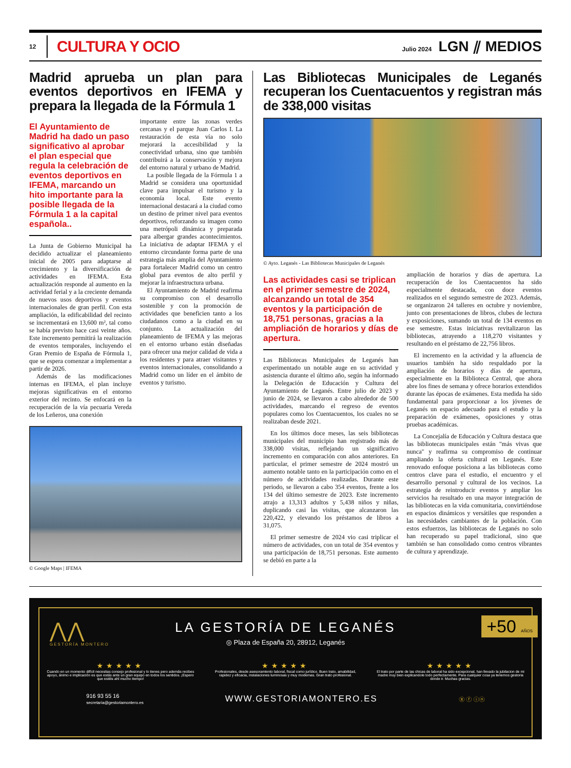12
CULTURA Y OCIO
Julio 2024 LGN ⫽ MEDIOS
Madrid aprueba un plan para eventos deportivos en IFEMA y prepara la llegada de la Fórmula 1
El Ayuntamiento de Madrid ha dado un paso significativo al aprobar el plan especial que regula la celebración de eventos deportivos en IFEMA, marcando un hito importante para la posible llegada de la Fórmula 1 a la capital española..
La Junta de Gobierno Municipal ha decidido actualizar el planeamiento inicial de 2005 para adaptarse al crecimiento y la diversificación de actividades en IFEMA. Esta actualización responde al aumento en la actividad ferial y a la creciente demanda de nuevos usos deportivos y eventos internacionales de gran perfil. Con esta ampliación, la edificabilidad del recinto se incrementará en 13,600 m², tal como se había previsto hace casi veinte años. Este incremento permitirá la realización de eventos temporales, incluyendo el Gran Premio de España de Fórmula 1, que se espera comenzar a implementar a partir de 2026.
Además de las modificaciones internas en IFEMA, el plan incluye mejoras significativas en el entorno exterior del recinto. Se enfocará en la recuperación de la vía pecuaria Vereda de los Leñeros, una conexión
importante entre las zonas verdes cercanas y el parque Juan Carlos I. La restauración de esta vía no solo mejorará la accesibilidad y la conectividad urbana, sino que también contribuirá a la conservación y mejora del entorno natural y urbano de Madrid.
La posible llegada de la Fórmula 1 a Madrid se considera una oportunidad clave para impulsar el turismo y la economía local. Este evento internacional destacará a la ciudad como un destino de primer nivel para eventos deportivos, reforzando su imagen como una metrópoli dinámica y preparada para albergar grandes acontecimientos. La iniciativa de adaptar IFEMA y el entorno circundante forma parte de una estrategia más amplia del Ayuntamiento para fortalecer Madrid como un centro global para eventos de alto perfil y mejorar la infraestructura urbana.
El Ayuntamiento de Madrid reafirma su compromiso con el desarrollo sostenible y con la promoción de actividades que beneficien tanto a los ciudadanos como a la ciudad en su conjunto. La actualización del planeamiento de IFEMA y las mejoras en el entorno urbano están diseñadas para ofrecer una mejor calidad de vida a los residentes y para atraer visitantes y eventos internacionales, consolidando a Madrid como un líder en el ámbito de eventos y turismo.
© Google Maps | IFEMA
Las Bibliotecas Municipales de Leganés recuperan los Cuentacuentos y registran más de 338,000 visitas
© Ayto. Leganés - Las Bibliotecas Municipales de Leganés
Las actividades casi se triplican en el primer semestre de 2024, alcanzando un total de 354 eventos y la participación de 18,751 personas, gracias a la ampliación de horarios y días de apertura.
Las Bibliotecas Municipales de Leganés han experimentado un notable auge en su actividad y asistencia durante el último año, según ha informado la Delegación de Educación y Cultura del Ayuntamiento de Leganés. Entre julio de 2023 y junio de 2024, se llevaron a cabo alrededor de 500 actividades, marcando el regreso de eventos populares como los Cuentacuentos, los cuales no se realizaban desde 2021.
En los últimos doce meses, las seis bibliotecas municipales del municipio han registrado más de 338,000 visitas, reflejando un significativo incremento en comparación con años anteriores. En particular, el primer semestre de 2024 mostró un aumento notable tanto en la participación como en el número de actividades realizadas. Durante este periodo, se llevaron a cabo 354 eventos, frente a los 134 del último semestre de 2023. Este incremento atrajo a 13,313 adultos y 5,438 niños y niñas, duplicando casi las visitas, que alcanzaron las 220,422, y elevando los préstamos de libros a 31,075.
El primer semestre de 2024 vio casi triplicar el número de actividades, con un total de 354 eventos y una participación de 18,751 personas. Este aumento se debió en parte a la
ampliación de horarios y días de apertura. La recuperación de los Cuentacuentos ha sido especialmente destacada, con doce eventos realizados en el segundo semestre de 2023. Además, se organizaron 24 talleres en octubre y noviembre, junto con presentaciones de libros, clubes de lectura y exposiciones, sumando un total de 134 eventos en ese semestre. Estas iniciativas revitalizaron las bibliotecas, atrayendo a 118,270 visitantes y resultando en el préstamo de 22,756 libros.
El incremento en la actividad y la afluencia de usuarios también ha sido respaldado por la ampliación de horarios y días de apertura, especialmente en la Biblioteca Central, que ahora abre los fines de semana y ofrece horarios extendidos durante las épocas de exámenes. Esta medida ha sido fundamental para proporcionar a los jóvenes de Leganés un espacio adecuado para el estudio y la preparación de exámenes, oposiciones y otras pruebas académicas.
La Concejalía de Educación y Cultura destaca que las bibliotecas municipales están "más vivas que nunca" y reafirma su compromiso de continuar ampliando la oferta cultural en Leganés. Este renovado enfoque posiciona a las bibliotecas como centros clave para el estudio, el encuentro y el desarrollo personal y cultural de los vecinos. La estrategia de reintroducir eventos y ampliar los servicios ha resultado en una mayor integración de las bibliotecas en la vida comunitaria, convirtiéndose en espacios dinámicos y versátiles que responden a las necesidades cambiantes de la población. Con estos esfuerzos, las bibliotecas de Leganés no solo han recuperado su papel tradicional, sino que también se han consolidado como centros vibrantes de cultura y aprendizaje.
⋀⋀
GESTORÍA MONTERO
+50 AÑOS
LA GESTORÍA DE LEGANÉS
◎ Plaza de España 20, 28912, Leganés
★★★★★
Cuando en un momento difícil necesitas consejo profesional y lo tienes pero además recibes apoyo, ánimo e implicación es que estás ante un gran equipo en todos los sentidos. ¡Espero que estéis ahí mucho tiempo!
★★★★★
Profesionales, desde asesoramiento laboral, fiscal como jurídico. Buen trato, amabilidad, rapidez y eficacia, instalaciones luminosas y muy modernas. Gran trato profesional.
★★★★★
El trato por parte de las chicas de laboral ha sido excepcional, han llevado la jubilacion de mi madre muy bien explicandole todo perfectamente. Para cualquier cosa ya tenemos gestoria donde ir. Muchas gracias.
916 93 55 16
secretaria@gestoriamontero.es
WWW.GESTORIAMONTERO.ES
Ⓧ ⓕ ⓘⓝ